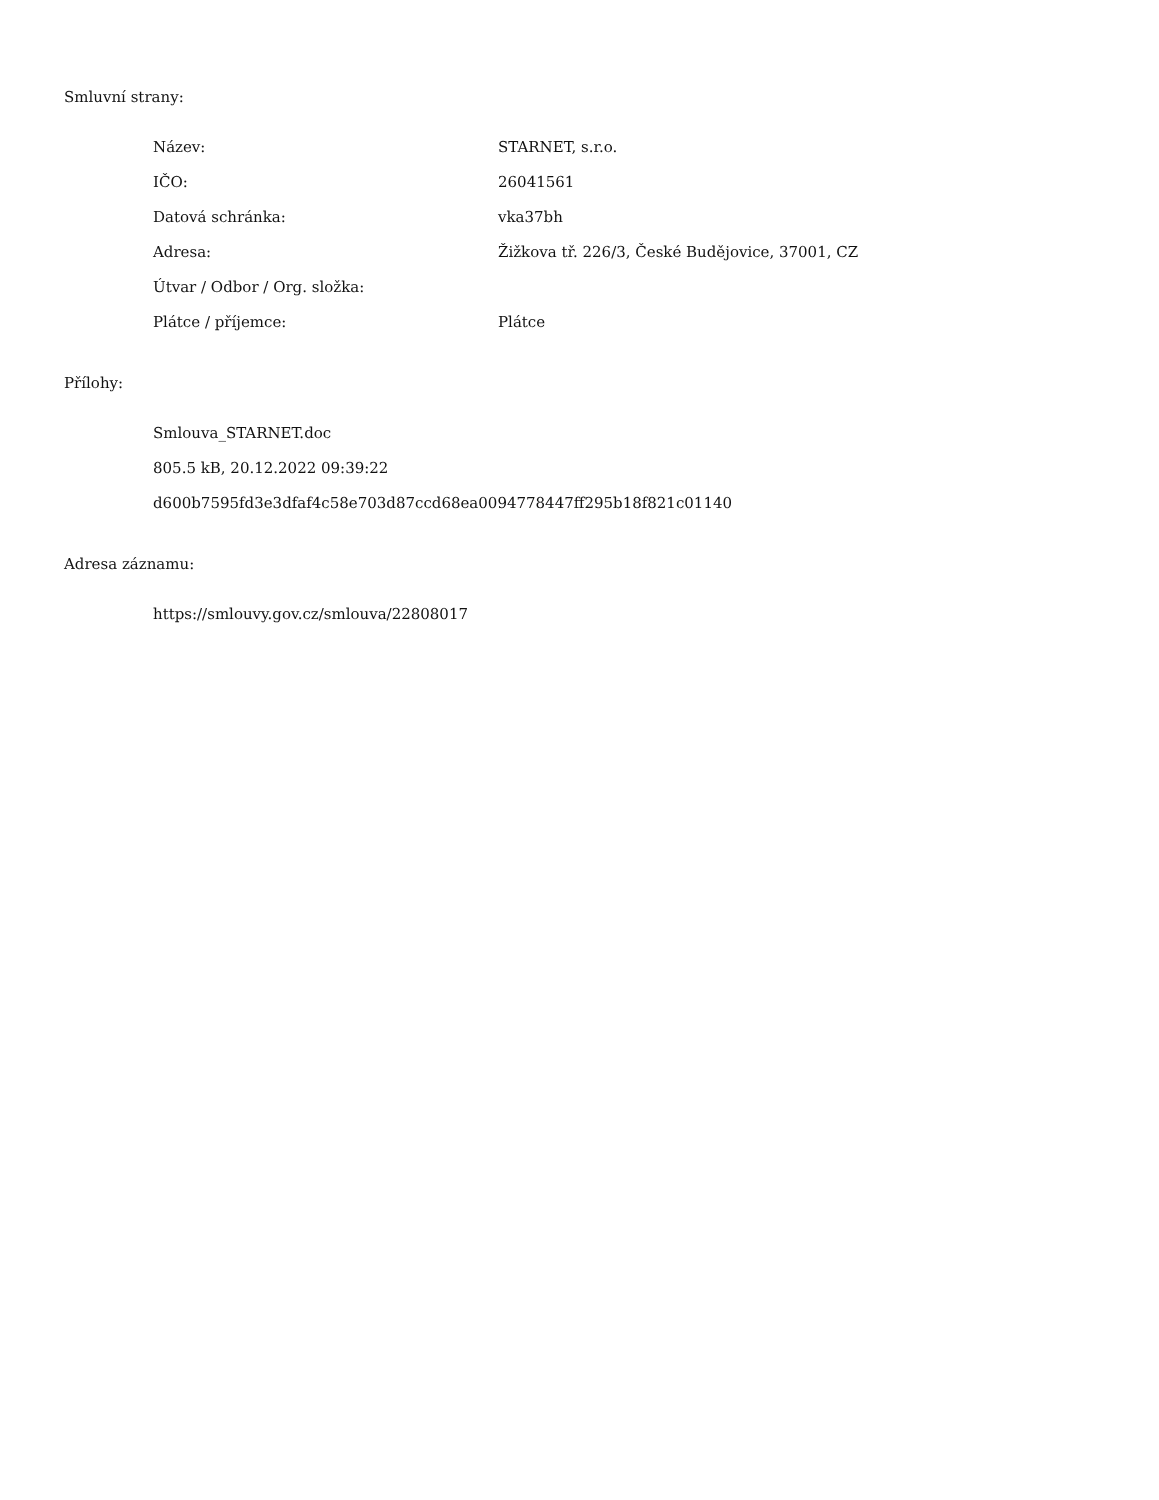Smluvní strany:
| Název: | STARNET, s.r.o. |
| IČO: | 26041561 |
| Datová schránka: | vka37bh |
| Adresa: | Žižkova tř. 226/3, České Budějovice, 37001, CZ |
| Útvar / Odbor / Org. složka: | |
| Plátce / příjemce: | Plátce |
Přílohy:
Smlouva_STARNET.doc
805.5 kB, 20.12.2022 09:39:22
d600b7595fd3e3dfaf4c58e703d87ccd68ea0094778447ff295b18f821c01140
Adresa záznamu:
https://smlouvy.gov.cz/smlouva/22808017